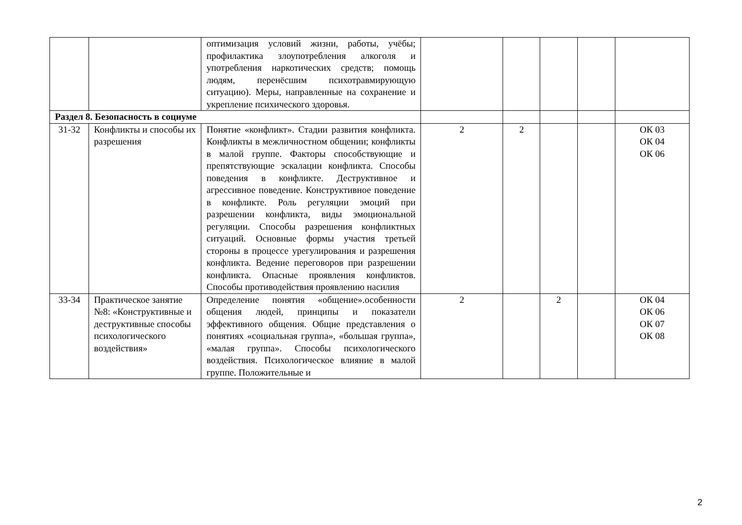| | | оптимизация условий жизни, работы, учёбы; профилактика злоупотребления алкоголя и употребления наркотических средств; помощь людям, перенёсшим психотравмирующую ситуацию). Меры, направленные на сохранение и укрепление психического здоровья. | | | | | |
| Раздел 8. Безопасность в социуме | | | | | | | |
| 31-32 | Конфликты и способы их разрешения | Понятие «конфликт». Стадии развития конфликта. Конфликты в межличностном общении; конфликты в малой группе. Факторы способствующие и препятствующие эскалации конфликта. Способы поведения в конфликте. Деструктивное и агрессивное поведение. Конструктивное поведение в конфликте. Роль регуляции эмоций при разрешении конфликта, виды эмоциональной регуляции. Способы разрешения конфликтных ситуаций. Основные формы участия третьей стороны в процессе урегулирования и разрешения конфликта. Ведение переговоров при разрешении конфликта. Опасные проявления конфликтов. Способы противодействия проявлению насилия | 2 | 2 | | | ОК 03 ОК 04 ОК 06 |
| 33-34 | Практическое занятие №8: «Конструктивные и деструктивные способы психологического воздействия» | Определение понятия «общение».особенности общения людей, принципы и показатели эффективного общения. Общие представления о понятиях «социальная группа», «большая группа», «малая группа». Способы психологического воздействия. Психологическое влияние в малой группе. Положительные и | 2 | | 2 | | ОК 04 ОК 06 ОК 07 ОК 08 |
2